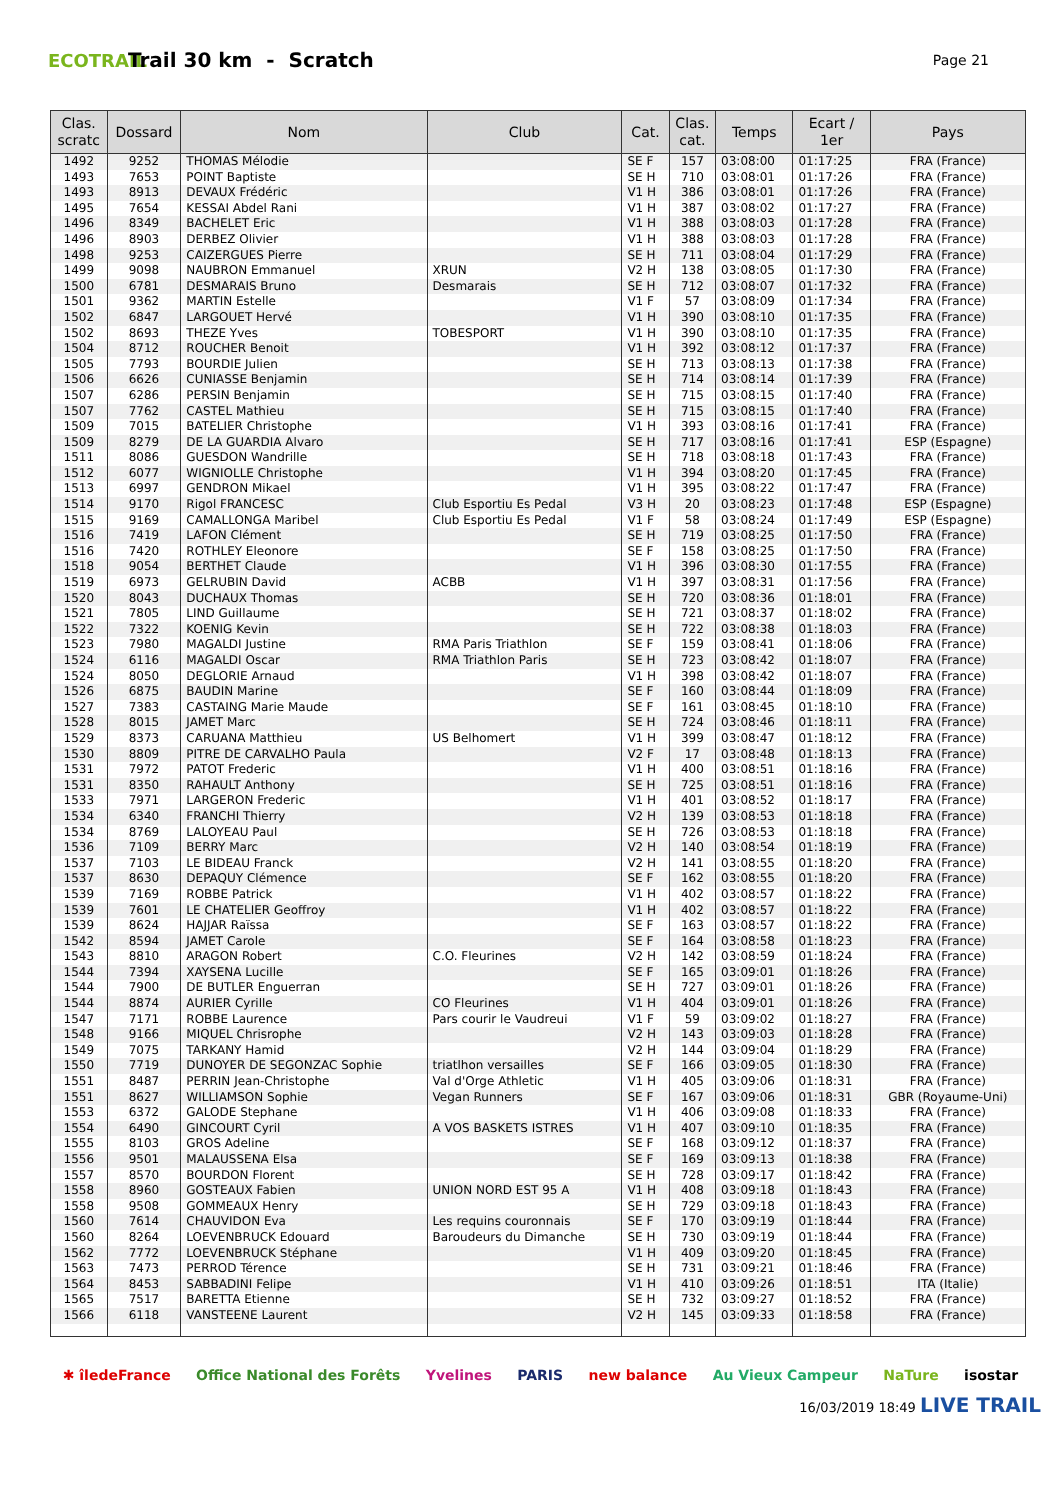ECOTRAIL
Trail 30 km - Scratch
Page 21
| Clas. scratc | Dossard | Nom | Club | Cat. | Clas. cat. | Temps | Ecart / 1er | Pays |
| --- | --- | --- | --- | --- | --- | --- | --- | --- |
| 1492 | 9252 | THOMAS Mélodie | | SE F | 157 | 03:08:00 | 01:17:25 | FRA (France) |
| 1493 | 7653 | POINT Baptiste | | SE H | 710 | 03:08:01 | 01:17:26 | FRA (France) |
| 1493 | 8913 | DEVAUX Frédéric | | V1 H | 386 | 03:08:01 | 01:17:26 | FRA (France) |
| 1495 | 7654 | KESSAI Abdel Rani | | V1 H | 387 | 03:08:02 | 01:17:27 | FRA (France) |
| 1496 | 8349 | BACHELET Eric | | V1 H | 388 | 03:08:03 | 01:17:28 | FRA (France) |
| 1496 | 8903 | DERBEZ Olivier | | V1 H | 388 | 03:08:03 | 01:17:28 | FRA (France) |
| 1498 | 9253 | CAIZERGUES Pierre | | SE H | 711 | 03:08:04 | 01:17:29 | FRA (France) |
| 1499 | 9098 | NAUBRON Emmanuel | XRUN | V2 H | 138 | 03:08:05 | 01:17:30 | FRA (France) |
| 1500 | 6781 | DESMARAIS Bruno | Desmarais | SE H | 712 | 03:08:07 | 01:17:32 | FRA (France) |
| 1501 | 9362 | MARTIN Estelle | | V1 F | 57 | 03:08:09 | 01:17:34 | FRA (France) |
| 1502 | 6847 | LARGOUET Hervé | | V1 H | 390 | 03:08:10 | 01:17:35 | FRA (France) |
| 1502 | 8693 | THEZE Yves | TOBESPORT | V1 H | 390 | 03:08:10 | 01:17:35 | FRA (France) |
| 1504 | 8712 | ROUCHER Benoit | | V1 H | 392 | 03:08:12 | 01:17:37 | FRA (France) |
| 1505 | 7793 | BOURDIE Julien | | SE H | 713 | 03:08:13 | 01:17:38 | FRA (France) |
| 1506 | 6626 | CUNIASSE Benjamin | | SE H | 714 | 03:08:14 | 01:17:39 | FRA (France) |
| 1507 | 6286 | PERSIN Benjamin | | SE H | 715 | 03:08:15 | 01:17:40 | FRA (France) |
| 1507 | 7762 | CASTEL Mathieu | | SE H | 715 | 03:08:15 | 01:17:40 | FRA (France) |
| 1509 | 7015 | BATELIER Christophe | | V1 H | 393 | 03:08:16 | 01:17:41 | FRA (France) |
| 1509 | 8279 | DE LA GUARDIA Alvaro | | SE H | 717 | 03:08:16 | 01:17:41 | ESP (Espagne) |
| 1511 | 8086 | GUESDON Wandrille | | SE H | 718 | 03:08:18 | 01:17:43 | FRA (France) |
| 1512 | 6077 | WIGNIOLLE Christophe | | V1 H | 394 | 03:08:20 | 01:17:45 | FRA (France) |
| 1513 | 6997 | GENDRON Mikael | | V1 H | 395 | 03:08:22 | 01:17:47 | FRA (France) |
| 1514 | 9170 | Rigol FRANCESC | Club Esportiu Es Pedal | V3 H | 20 | 03:08:23 | 01:17:48 | ESP (Espagne) |
| 1515 | 9169 | CAMALLONGA Maribel | Club Esportiu Es Pedal | V1 F | 58 | 03:08:24 | 01:17:49 | ESP (Espagne) |
| 1516 | 7419 | LAFON Clément | | SE H | 719 | 03:08:25 | 01:17:50 | FRA (France) |
| 1516 | 7420 | ROTHLEY Eleonore | | SE F | 158 | 03:08:25 | 01:17:50 | FRA (France) |
| 1518 | 9054 | BERTHET Claude | | V1 H | 396 | 03:08:30 | 01:17:55 | FRA (France) |
| 1519 | 6973 | GELRUBIN David | ACBB | V1 H | 397 | 03:08:31 | 01:17:56 | FRA (France) |
| 1520 | 8043 | DUCHAUX Thomas | | SE H | 720 | 03:08:36 | 01:18:01 | FRA (France) |
| 1521 | 7805 | LIND Guillaume | | SE H | 721 | 03:08:37 | 01:18:02 | FRA (France) |
| 1522 | 7322 | KOENIG Kevin | | SE H | 722 | 03:08:38 | 01:18:03 | FRA (France) |
| 1523 | 7980 | MAGALDI Justine | RMA Paris Triathlon | SE F | 159 | 03:08:41 | 01:18:06 | FRA (France) |
| 1524 | 6116 | MAGALDI Oscar | RMA Triathlon Paris | SE H | 723 | 03:08:42 | 01:18:07 | FRA (France) |
| 1524 | 8050 | DEGLORIE Arnaud | | V1 H | 398 | 03:08:42 | 01:18:07 | FRA (France) |
| 1526 | 6875 | BAUDIN Marine | | SE F | 160 | 03:08:44 | 01:18:09 | FRA (France) |
| 1527 | 7383 | CASTAING Marie Maude | | SE F | 161 | 03:08:45 | 01:18:10 | FRA (France) |
| 1528 | 8015 | JAMET Marc | | SE H | 724 | 03:08:46 | 01:18:11 | FRA (France) |
| 1529 | 8373 | CARUANA Matthieu | US Belhomert | V1 H | 399 | 03:08:47 | 01:18:12 | FRA (France) |
| 1530 | 8809 | PITRE DE CARVALHO Paula | | V2 F | 17 | 03:08:48 | 01:18:13 | FRA (France) |
| 1531 | 7972 | PATOT Frederic | | V1 H | 400 | 03:08:51 | 01:18:16 | FRA (France) |
| 1531 | 8350 | RAHAULT Anthony | | SE H | 725 | 03:08:51 | 01:18:16 | FRA (France) |
| 1533 | 7971 | LARGERON Frederic | | V1 H | 401 | 03:08:52 | 01:18:17 | FRA (France) |
| 1534 | 6340 | FRANCHI Thierry | | V2 H | 139 | 03:08:53 | 01:18:18 | FRA (France) |
| 1534 | 8769 | LALOYEAU Paul | | SE H | 726 | 03:08:53 | 01:18:18 | FRA (France) |
| 1536 | 7109 | BERRY Marc | | V2 H | 140 | 03:08:54 | 01:18:19 | FRA (France) |
| 1537 | 7103 | LE BIDEAU Franck | | V2 H | 141 | 03:08:55 | 01:18:20 | FRA (France) |
| 1537 | 8630 | DEPAQUY Clémence | | SE F | 162 | 03:08:55 | 01:18:20 | FRA (France) |
| 1539 | 7169 | ROBBE Patrick | | V1 H | 402 | 03:08:57 | 01:18:22 | FRA (France) |
| 1539 | 7601 | LE CHATELIER Geoffroy | | V1 H | 402 | 03:08:57 | 01:18:22 | FRA (France) |
| 1539 | 8624 | HAJJAR Raïssa | | SE F | 163 | 03:08:57 | 01:18:22 | FRA (France) |
| 1542 | 8594 | JAMET Carole | | SE F | 164 | 03:08:58 | 01:18:23 | FRA (France) |
| 1543 | 8810 | ARAGON Robert | C.O. Fleurines | V2 H | 142 | 03:08:59 | 01:18:24 | FRA (France) |
| 1544 | 7394 | XAYSENA Lucille | | SE F | 165 | 03:09:01 | 01:18:26 | FRA (France) |
| 1544 | 7900 | DE BUTLER Enguerran | | SE H | 727 | 03:09:01 | 01:18:26 | FRA (France) |
| 1544 | 8874 | AURIER Cyrille | CO Fleurines | V1 H | 404 | 03:09:01 | 01:18:26 | FRA (France) |
| 1547 | 7171 | ROBBE Laurence | Pars courir le Vaudreui | V1 F | 59 | 03:09:02 | 01:18:27 | FRA (France) |
| 1548 | 9166 | MIQUEL Chrisrophe | | V2 H | 143 | 03:09:03 | 01:18:28 | FRA (France) |
| 1549 | 7075 | TARKANY Hamid | | V2 H | 144 | 03:09:04 | 01:18:29 | FRA (France) |
| 1550 | 7719 | DUNOYER DE SEGONZAC Sophie | triatlhon versailles | SE F | 166 | 03:09:05 | 01:18:30 | FRA (France) |
| 1551 | 8487 | PERRIN Jean-Christophe | Val d'Orge Athletic | V1 H | 405 | 03:09:06 | 01:18:31 | FRA (France) |
| 1551 | 8627 | WILLIAMSON Sophie | Vegan Runners | SE F | 167 | 03:09:06 | 01:18:31 | GBR (Royaume-Uni) |
| 1553 | 6372 | GALODE Stephane | | V1 H | 406 | 03:09:08 | 01:18:33 | FRA (France) |
| 1554 | 6490 | GINCOURT Cyril | A VOS BASKETS ISTRES | V1 H | 407 | 03:09:10 | 01:18:35 | FRA (France) |
| 1555 | 8103 | GROS Adeline | | SE F | 168 | 03:09:12 | 01:18:37 | FRA (France) |
| 1556 | 9501 | MALAUSSENA Elsa | | SE F | 169 | 03:09:13 | 01:18:38 | FRA (France) |
| 1557 | 8570 | BOURDON Florent | | SE H | 728 | 03:09:17 | 01:18:42 | FRA (France) |
| 1558 | 8960 | GOSTEAUX Fabien | UNION NORD EST 95 A | V1 H | 408 | 03:09:18 | 01:18:43 | FRA (France) |
| 1558 | 9508 | GOMMEAUX Henry | | SE H | 729 | 03:09:18 | 01:18:43 | FRA (France) |
| 1560 | 7614 | CHAUVIDON Eva | Les requins couronnais | SE F | 170 | 03:09:19 | 01:18:44 | FRA (France) |
| 1560 | 8264 | LOEVENBRUCK Edouard | Baroudeurs du Dimanche | SE H | 730 | 03:09:19 | 01:18:44 | FRA (France) |
| 1562 | 7772 | LOEVENBRUCK Stéphane | | V1 H | 409 | 03:09:20 | 01:18:45 | FRA (France) |
| 1563 | 7473 | PERROD Térence | | SE H | 731 | 03:09:21 | 01:18:46 | FRA (France) |
| 1564 | 8453 | SABBADINI Felipe | | V1 H | 410 | 03:09:26 | 01:18:51 | ITA (Italie) |
| 1565 | 7517 | BARETTA Etienne | | SE H | 732 | 03:09:27 | 01:18:52 | FRA (France) |
| 1566 | 6118 | VANSTEENE Laurent | | V2 H | 145 | 03:09:33 | 01:18:58 | FRA (France) |
✱ îledeFrance Office National des Forêts Yvelines PARIS new balance Au Vieux Campeur NaTure isostar
16/03/2019 18:49 LIVE TRAIL